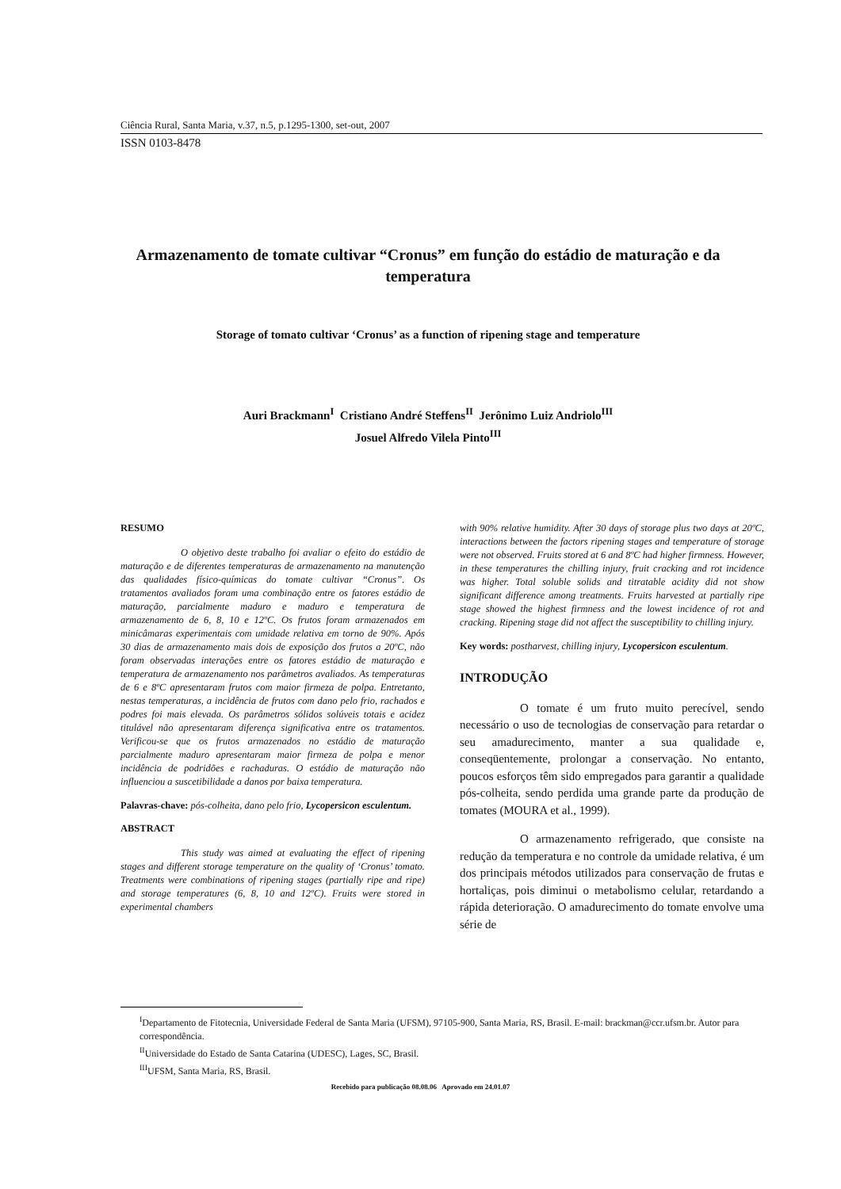Ciência Rural, Santa Maria, v.37, n.5, p.1295-1300, set-out, 2007
ISSN 0103-8478
Armazenamento de tomate cultivar “Cronus” em função do estádio de maturação e da temperatura
Storage of tomato cultivar ‘Cronus’ as a function of ripening stage and temperature
Auri Brackmann<sup>I</sup> Cristiano André Steffens<sup>II</sup> Jerônimo Luiz Andriolo<sup>III</sup>
Josuel Alfredo Vilela Pinto<sup>III</sup>
RESUMO
O objetivo deste trabalho foi avaliar o efeito do estádio de maturação e de diferentes temperaturas de armazenamento na manutenção das qualidades físico-químicas do tomate cultivar “Cronus”. Os tratamentos avaliados foram uma combinação entre os fatores estádio de maturação, parcialmente maduro e maduro e temperatura de armazenamento de 6, 8, 10 e 12ºC. Os frutos foram armazenados em minicâmaras experimentais com umidade relativa em torno de 90%. Após 30 dias de armazenamento mais dois de exposição dos frutos a 20ºC, não foram observadas interações entre os fatores estádio de maturação e temperatura de armazenamento nos parâmetros avaliados. As temperaturas de 6 e 8ºC apresentaram frutos com maior firmeza de polpa. Entretanto, nestas temperaturas, a incidência de frutos com dano pelo frio, rachados e podres foi mais elevada. Os parâmetros sólidos solúveis totais e acidez titulável não apresentaram diferença significativa entre os tratamentos. Verificou-se que os frutos armazenados no estádio de maturação parcialmente maduro apresentaram maior firmeza de polpa e menor incidência de podridões e rachaduras. O estádio de maturação não influenciou a suscetibilidade a danos por baixa temperatura.
Palavras-chave: pós-colheita, dano pelo frio, Lycopersicon esculentum.
ABSTRACT
This study was aimed at evaluating the effect of ripening stages and different storage temperature on the quality of ‘Cronus’ tomato. Treatments were combinations of ripening stages (partially ripe and ripe) and storage temperatures (6, 8, 10 and 12ºC). Fruits were stored in experimental chambers
with 90% relative humidity. After 30 days of storage plus two days at 20ºC, interactions between the factors ripening stages and temperature of storage were not observed. Fruits stored at 6 and 8ºC had higher firmness. However, in these temperatures the chilling injury, fruit cracking and rot incidence was higher. Total soluble solids and titratable acidity did not show significant difference among treatments. Fruits harvested at partially ripe stage showed the highest firmness and the lowest incidence of rot and cracking. Ripening stage did not affect the susceptibility to chilling injury.
Key words: postharvest, chilling injury, Lycopersicon esculentum.
INTRODUÇÃO
O tomate é um fruto muito perecível, sendo necessário o uso de tecnologias de conservação para retardar o seu amadurecimento, manter a sua qualidade e, conseqüentemente, prolongar a conservação. No entanto, poucos esforços têm sido empregados para garantir a qualidade pós-colheita, sendo perdida uma grande parte da produção de tomates (MOURA et al., 1999).
O armazenamento refrigerado, que consiste na redução da temperatura e no controle da umidade relativa, é um dos principais métodos utilizados para conservação de frutas e hortaliças, pois diminui o metabolismo celular, retardando a rápida deterioração. O amadurecimento do tomate envolve uma série de
<sup>I</sup>Departamento de Fitotecnia, Universidade Federal de Santa Maria (UFSM), 97105-900, Santa Maria, RS, Brasil. E-mail: brackman@ccr.ufsm.br. Autor para correspondência.
<sup>II</sup>Universidade do Estado de Santa Catarina (UDESC), Lages, SC, Brasil.
<sup>III</sup>UFSM, Santa Maria, RS, Brasil.
Recebido para publicação 08.08.06 Aprovado em 24.01.07